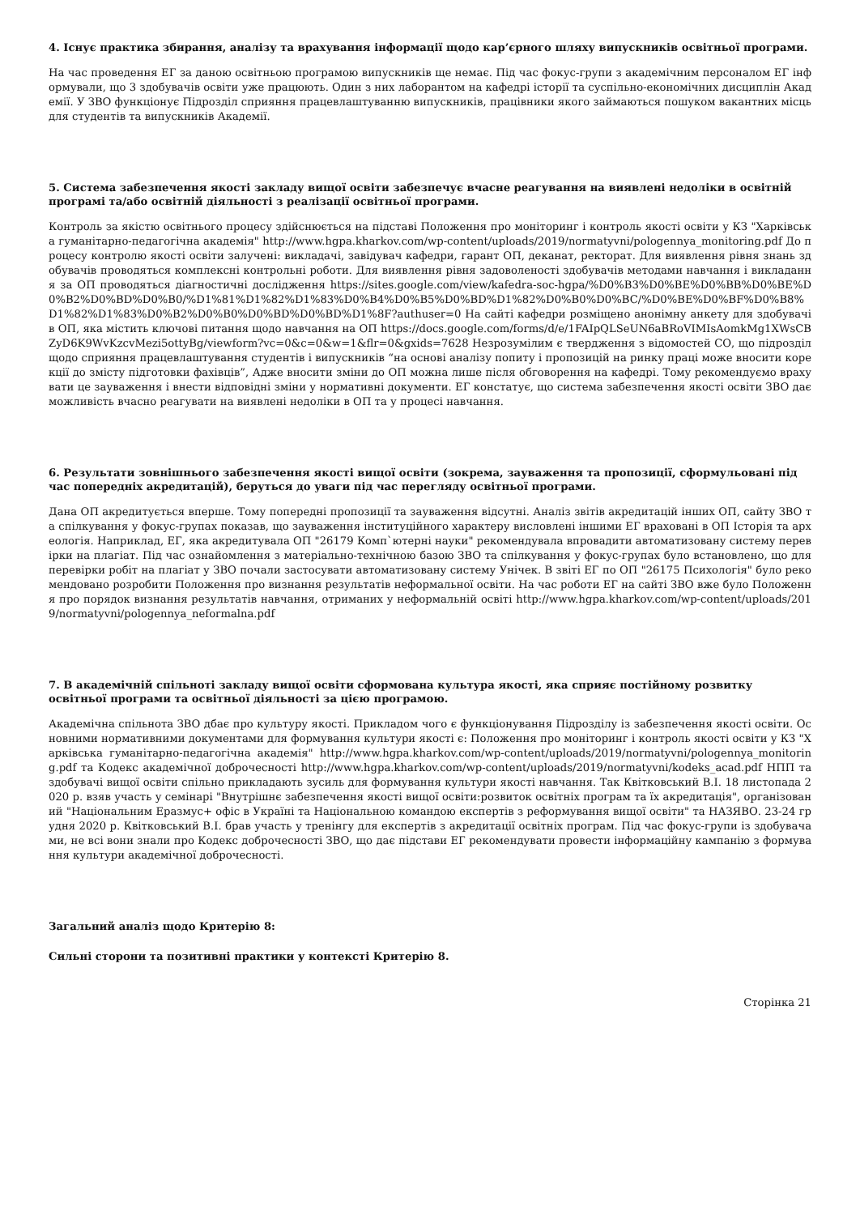4. Існує практика збирання, аналізу та врахування інформації щодо кар’єрного шляху випускників освітньої програми.
На час проведення ЕГ за даною освітньою програмою випускників ще немає. Під час фокус-групи з академічним персоналом ЕГ інформували, що 3 здобувачів освіти уже працюють. Один з них лаборантом на кафедрі історії та суспільно-економічних дисциплін Академії. У ЗВО функціонує Підрозділ сприяння працевлаштуванню випускників, працівники якого займаються пошуком вакантних місць для студентів та випускників Академії.
5. Система забезпечення якості закладу вищої освіти забезпечує вчасне реагування на виявлені недоліки в освітній програмі та/або освітній діяльності з реалізації освітньої програми.
Контроль за якістю освітнього процесу здійснюється на підставі Положення про моніторинг і контроль якості освіти у КЗ "Харківська гуманітарно-педагогічна академія" http://www.hgpa.kharkov.com/wp-content/uploads/2019/normatyvni/pologennya_monitoring.pdf До процесу контролю якості освіти залучені: викладачі, завідувач кафедри, гарант ОП, деканат, ректорат. Для виявлення рівня знань здобувачів проводяться комплексні контрольні роботи. Для виявлення рівня задоволеності здобувачів методами навчання і викладання за ОП проводяться діагностичні дослідження https://sites.google.com/view/kafedra-soc-hgpa/%D0%B3%D0%BE%D0%BB%D0%BE%D0%B2%D0%BD%D0%B0/%D1%81%D1%82%D1%83%D0%B4%D0%B5%D0%BD%D1%82%D0%B0%D0%BC/%D0%BE%D0%BF%D0%B8%D1%82%D1%83%D0%B2%D0%B0%D0%BD%D0%BD%D1%8F?authuser=0 На сайті кафедри розміщено анонімну анкету для здобувачів ОП, яка містить ключові питання щодо навчання на ОП https://docs.google.com/forms/d/e/1FAIpQLSeUN6aBRoVIMIsAomkMg1XWsCBZyD6K9WvKzcvMezi5ottyBg/viewform?vc=0&c=0&w=1&flr=0&gxids=7628 Незрозумілим є твердження з відомостей СО, що підрозділ щодо сприяння працевлаштування студентів і випускників “на основі аналізу попиту і пропозицій на ринку праці може вносити корекції до змісту підготовки фахівців”, Адже вносити зміни до ОП можна лише після обговорення на кафедрі. Тому рекомендуємо врахувати це зауваження і внести відповідні зміни у нормативні документи. ЕГ констатує, що система забезпечення якості освіти ЗВО дає можливість вчасно реагувати на виявлені недоліки в ОП та у процесі навчання.
6. Результати зовнішнього забезпечення якості вищої освіти (зокрема, зауваження та пропозиції, сформульовані під час попередніх акредитацій), беруться до уваги під час перегляду освітньої програми.
Дана ОП акредитується вперше. Тому попередні пропозиції та зауваження відсутні. Аналіз звітів акредитацій інших ОП, сайту ЗВО та спілкування у фокус-групах показав, що зауваження інституційного характеру висловлені іншими ЕГ враховані в ОП Історія та археологія. Наприклад, ЕГ, яка акредитувала ОП "26179 Комп`ютерні науки" рекомендувала впровадити автоматизовану систему перевірки на плагіат. Під час ознайомлення з матеріально-технічною базою ЗВО та спілкування у фокус-групах було встановлено, що для перевірки робіт на плагіат у ЗВО почали застосувати автоматизовану систему Унічек. В звіті ЕГ по ОП "26175 Психологія" було рекомендовано розробити Положення про визнання результатів неформальної освіти. На час роботи ЕГ на сайті ЗВО вже було Положення про порядок визнання результатів навчання, отриманих у неформальній освіті http://www.hgpa.kharkov.com/wp-content/uploads/2019/normatyvni/pologennya_neformalna.pdf
7. В академічній спільноті закладу вищої освіти сформована культура якості, яка сприяє постійному розвитку освітньої програми та освітньої діяльності за цією програмою.
Академічна спільнота ЗВО дбає про культуру якості. Прикладом чого є функціонування Підрозділу із забезпечення якості освіти. Основними нормативними документами для формування культури якості є: Положення про моніторинг і контроль якості освіти у КЗ "Харківська гуманітарно-педагогічна академія" http://www.hgpa.kharkov.com/wp-content/uploads/2019/normatyvni/pologennya_monitoring.pdf та Кодекс академічної доброчесності http://www.hgpa.kharkov.com/wp-content/uploads/2019/normatyvni/kodeks_acad.pdf НПП та здобувачі вищої освіти спільно прикладають зусиль для формування культури якості навчання. Так Квітковський В.І. 18 листопада 2020 р. взяв участь у семінарі "Внутрішнє забезпечення якості вищої освіти:розвиток освітніх програм та їх акредитація", організований "Національним Еразмус+ офіс в Україні та Національною командою експертів з реформування вищої освіти" та НАЗЯВО. 23-24 грудня 2020 р. Квітковський В.І. брав участь у тренінгу для експертів з акредитації освітніх програм. Під час фокус-групи із здобувачами, не всі вони знали про Кодекс доброчесності ЗВО, що дає підстави ЕГ рекомендувати провести інформаційну кампанію з формування культури академічної доброчесності.
Загальний аналіз щодо Критерію 8:
Сильні сторони та позитивні практики у контексті Критерію 8.
Сторінка 21